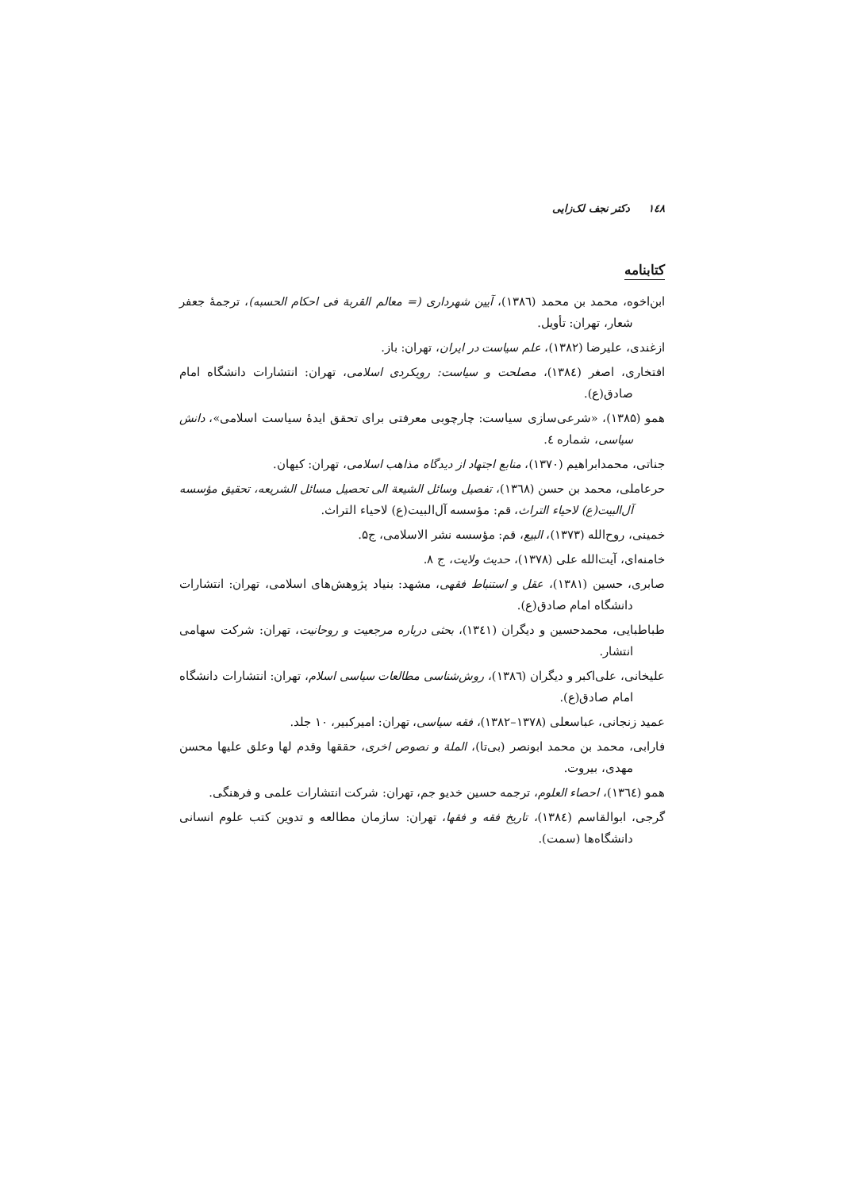۱٤۸ دکتر نجف لک‌زایی
کتابنامه
ابن‌اخوه، محمد بن محمد (۱۳۸٦)، آیین شهرداری (= معالم القربة فی احکام الحسبه)، ترجمهٔ جعفر شعار، تهران: تأویل.
ازغندی، علیرضا (۱۳۸۲)، علم سیاست در ایران، تهران: باز.
افتخاری، اصغر (۱۳۸٤)، مصلحت و سیاست: رویکردی اسلامی، تهران: انتشارات دانشگاه امام صادق(ع).
همو (۱۳۸۵)، «شرعی‌سازی سیاست: چارچوبی معرفتی برای تحقق ایدهٔ سیاست اسلامی»، دانش سیاسی، شماره ٤.
جناتی، محمدابراهیم (۱۳۷۰)، منابع اجتهاد از دیدگاه مذاهب اسلامی، تهران: کیهان.
حرعاملی، محمد بن حسن (۱۳٦۸)، تفصیل وسائل الشیعة الی تحصیل مسائل الشریعه، تحقیق مؤسسه آل‌البیت(ع) لاحیاء التراث، قم: مؤسسه آل‌البیت(ع) لاحیاء التراث.
خمینی، روح‌الله (۱۳۷۳)، البیع، قم: مؤسسه نشر الاسلامی، ج۵.
خامنه‌ای، آیت‌الله علی (۱۳۷۸)، حدیث ولایت، ج ۸.
صابری، حسین (۱۳۸۱)، عقل و استنباط فقهی، مشهد: بنیاد پژوهش‌های اسلامی، تهران: انتشارات دانشگاه امام صادق(ع).
طباطبایی، محمدحسین و دیگران (۱۳٤۱)، بحثی درباره مرجعیت و روحانیت، تهران: شرکت سهامی انتشار.
علیخانی، علی‌اکبر و دیگران (۱۳۸٦)، روش‌شناسی مطالعات سیاسی اسلام، تهران: انتشارات دانشگاه امام صادق(ع).
عمید زنجانی، عباسعلی (۱۳۷۸–۱۳۸۲)، فقه سیاسی، تهران: امیرکبیر، ۱۰ جلد.
فارابی، محمد بن محمد ابونصر (بی‌تا)، الملة و نصوص اخری، حققها وقدم لها وعلق علیها محسن مهدی، بیروت.
همو (۱۳٦٤)، احصاء العلوم، ترجمه حسین خدیو جم، تهران: شرکت انتشارات علمی و فرهنگی.
گرجی، ابوالقاسم (۱۳۸٤)، تاریخ فقه و فقها، تهران: سازمان مطالعه و تدوین کتب علوم انسانی دانشگاه‌ها (سمت).